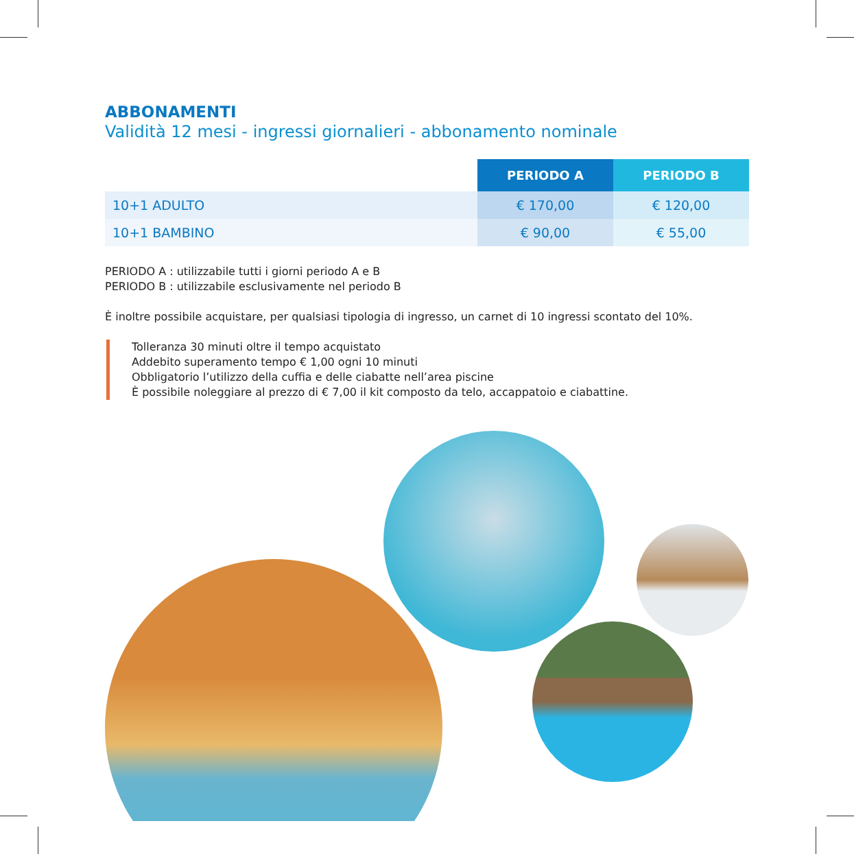ABBONAMENTI
Validità 12 mesi - ingressi giornalieri - abbonamento nominale
| | PERIODO A | PERIODO B |
| --- | --- | --- |
| 10+1 ADULTO | € 170,00 | € 120,00 |
| 10+1 BAMBINO | € 90,00 | € 55,00 |
PERIODO A : utilizzabile tutti i giorni periodo A e B
PERIODO B : utilizzabile esclusivamente nel periodo B
È inoltre possibile acquistare, per qualsiasi tipologia di ingresso, un carnet di 10 ingressi scontato del 10%.
Tolleranza 30 minuti oltre il tempo acquistato
Addebito superamento tempo € 1,00 ogni 10 minuti
Obbligatorio l’utilizzo della cuffia e delle ciabatte nell’area piscine
È possibile noleggiare al prezzo di € 7,00 il kit composto da telo, accappatoio e ciabattine.